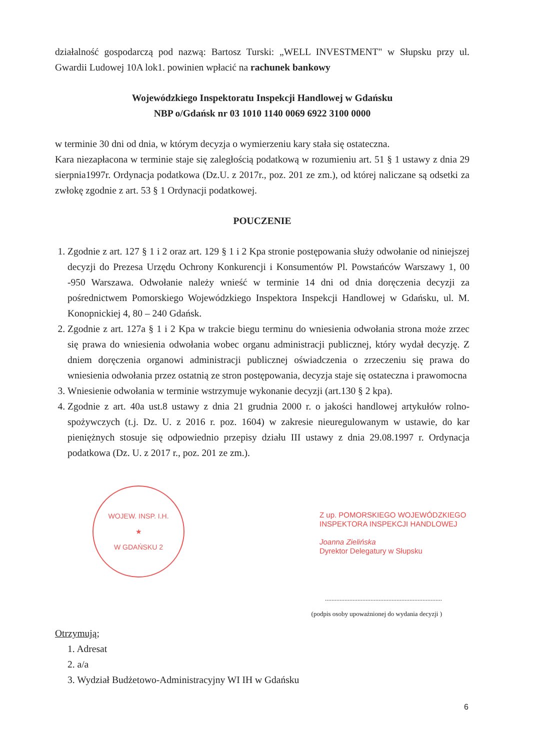działalność gospodarczą pod nazwą: Bartosz Turski: „WELL INVESTMENT" w Słupsku przy ul. Gwardii Ludowej 10A lok1. powinien wpłacić na rachunek bankowy
Wojewódzkiego Inspektoratu Inspekcji Handlowej w Gdańsku
NBP o/Gdańsk nr 03 1010 1140 0069 6922 3100 0000
w terminie 30 dni od dnia, w którym decyzja o wymierzeniu kary stała się ostateczna.
Kara niezapłacona w terminie staje się zaległością podatkową w rozumieniu art. 51 § 1 ustawy z dnia 29 sierpnia1997r. Ordynacja podatkowa (Dz.U. z 2017r., poz. 201 ze zm.), od której naliczane są odsetki za zwłokę zgodnie z art. 53 § 1 Ordynacji podatkowej.
POUCZENIE
1. Zgodnie z art. 127 § 1 i 2 oraz art. 129 § 1 i 2 Kpa stronie postępowania służy odwołanie od niniejszej decyzji do Prezesa Urzędu Ochrony Konkurencji i Konsumentów Pl. Powstańców Warszawy 1, 00 -950 Warszawa. Odwołanie należy wnieść w terminie 14 dni od dnia doręczenia decyzji za pośrednictwem Pomorskiego Wojewódzkiego Inspektora Inspekcji Handlowej w Gdańsku, ul. M. Konopnickiej 4, 80 – 240 Gdańsk.
2. Zgodnie z art. 127a § 1 i 2 Kpa w trakcie biegu terminu do wniesienia odwołania strona może zrzec się prawa do wniesienia odwołania wobec organu administracji publicznej, który wydał decyzję. Z dniem doręczenia organowi administracji publicznej oświadczenia o zrzeczeniu się prawa do wniesienia odwołania przez ostatnią ze stron postępowania, decyzja staje się ostateczna i prawomocna
3. Wniesienie odwołania w terminie wstrzymuje wykonanie decyzji (art.130 § 2 kpa).
4. Zgodnie z art. 40a ust.8 ustawy z dnia 21 grudnia 2000 r. o jakości handlowej artykułów rolno-spożywczych (t.j. Dz. U. z 2016 r. poz. 1604) w zakresie nieuregulowanym w ustawie, do kar pieniężnych stosuje się odpowiednio przepisy działu III ustawy z dnia 29.08.1997 r. Ordynacja podatkowa (Dz. U. z 2017 r., poz. 201 ze zm.).
WOJEW. INSP. I.H.
★
W GDAŃSKU 2
Z up. POMORSKIEGO WOJEWÓDZKIEGO INSPEKTORA INSPEKCJI HANDLOWEJ
Joanna Zielińska
Dyrektor Delegatury w Słupsku
........................................................................
(podpis osoby upoważnionej do wydania decyzji )
Otrzymują;
1. Adresat
2. a/a
3. Wydział Budżetowo-Administracyjny WI IH w Gdańsku
6